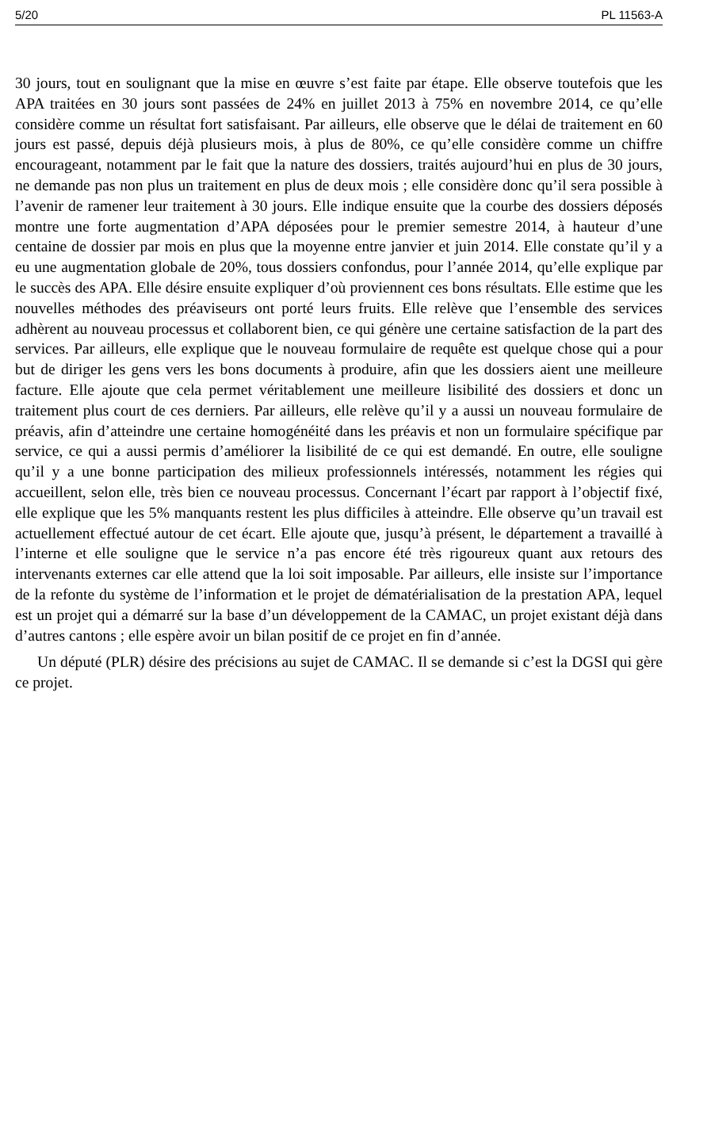5/20 PL 11563-A
30 jours, tout en soulignant que la mise en œuvre s’est faite par étape. Elle observe toutefois que les APA traitées en 30 jours sont passées de 24% en juillet 2013 à 75% en novembre 2014, ce qu’elle considère comme un résultat fort satisfaisant. Par ailleurs, elle observe que le délai de traitement en 60 jours est passé, depuis déjà plusieurs mois, à plus de 80%, ce qu’elle considère comme un chiffre encourageant, notamment par le fait que la nature des dossiers, traités aujourd’hui en plus de 30 jours, ne demande pas non plus un traitement en plus de deux mois ; elle considère donc qu’il sera possible à l’avenir de ramener leur traitement à 30 jours. Elle indique ensuite que la courbe des dossiers déposés montre une forte augmentation d’APA déposées pour le premier semestre 2014, à hauteur d’une centaine de dossier par mois en plus que la moyenne entre janvier et juin 2014. Elle constate qu’il y a eu une augmentation globale de 20%, tous dossiers confondus, pour l’année 2014, qu’elle explique par le succès des APA. Elle désire ensuite expliquer d’où proviennent ces bons résultats. Elle estime que les nouvelles méthodes des préaviseurs ont porté leurs fruits. Elle relève que l’ensemble des services adhèrent au nouveau processus et collaborent bien, ce qui génère une certaine satisfaction de la part des services. Par ailleurs, elle explique que le nouveau formulaire de requête est quelque chose qui a pour but de diriger les gens vers les bons documents à produire, afin que les dossiers aient une meilleure facture. Elle ajoute que cela permet véritablement une meilleure lisibilité des dossiers et donc un traitement plus court de ces derniers. Par ailleurs, elle relève qu’il y a aussi un nouveau formulaire de préavis, afin d’atteindre une certaine homogénéité dans les préavis et non un formulaire spécifique par service, ce qui a aussi permis d’améliorer la lisibilité de ce qui est demandé. En outre, elle souligne qu’il y a une bonne participation des milieux professionnels intéressés, notamment les régies qui accueillent, selon elle, très bien ce nouveau processus. Concernant l’écart par rapport à l’objectif fixé, elle explique que les 5% manquants restent les plus difficiles à atteindre. Elle observe qu’un travail est actuellement effectué autour de cet écart. Elle ajoute que, jusqu’à présent, le département a travaillé à l’interne et elle souligne que le service n’a pas encore été très rigoureux quant aux retours des intervenants externes car elle attend que la loi soit imposable. Par ailleurs, elle insiste sur l’importance de la refonte du système de l’information et le projet de dématérialisation de la prestation APA, lequel est un projet qui a démarré sur la base d’un développement de la CAMAC, un projet existant déjà dans d’autres cantons ; elle espère avoir un bilan positif de ce projet en fin d’année.
Un député (PLR) désire des précisions au sujet de CAMAC. Il se demande si c’est la DGSI qui gère ce projet.